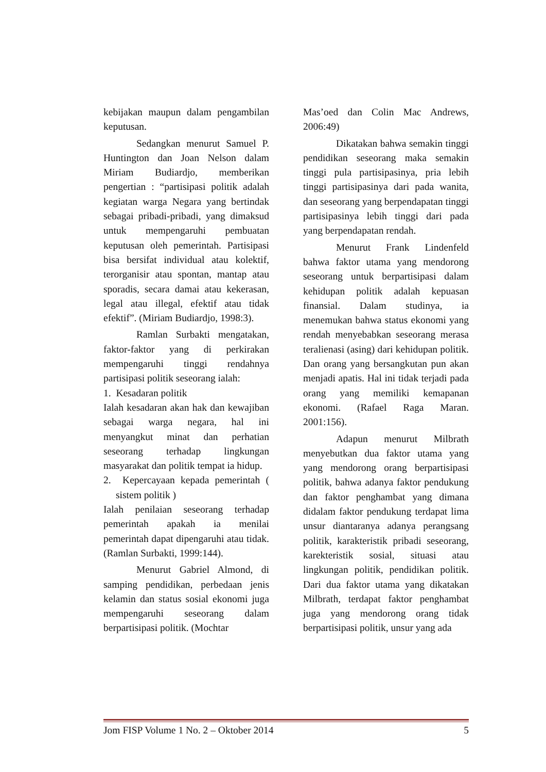kebijakan maupun dalam pengambilan keputusan.
Sedangkan menurut Samuel P. Huntington dan Joan Nelson dalam Miriam Budiardjo, memberikan pengertian : “partisipasi politik adalah kegiatan warga Negara yang bertindak sebagai pribadi-pribadi, yang dimaksud untuk mempengaruhi pembuatan keputusan oleh pemerintah. Partisipasi bisa bersifat individual atau kolektif, terorganisir atau spontan, mantap atau sporadis, secara damai atau kekerasan, legal atau illegal, efektif atau tidak efektif”. (Miriam Budiardjo, 1998:3).
Ramlan Surbakti mengatakan, faktor-faktor yang di perkirakan mempengaruhi tinggi rendahnya partisipasi politik seseorang ialah:
1. Kesadaran politik
Ialah kesadaran akan hak dan kewajiban sebagai warga negara, hal ini menyangkut minat dan perhatian seseorang terhadap lingkungan masyarakat dan politik tempat ia hidup.
2. Kepercayaan kepada pemerintah ( sistem politik )
Ialah penilaian seseorang terhadap pemerintah apakah ia menilai pemerintah dapat dipengaruhi atau tidak. (Ramlan Surbakti, 1999:144).
Menurut Gabriel Almond, di samping pendidikan, perbedaan jenis kelamin dan status sosial ekonomi juga mempengaruhi seseorang dalam berpartisipasi politik. (Mochtar
Mas’oed dan Colin Mac Andrews, 2006:49)
Dikatakan bahwa semakin tinggi pendidikan seseorang maka semakin tinggi pula partisipasinya, pria lebih tinggi partisipasinya dari pada wanita, dan seseorang yang berpendapatan tinggi partisipasinya lebih tinggi dari pada yang berpendapatan rendah.
Menurut Frank Lindenfeld bahwa faktor utama yang mendorong seseorang untuk berpartisipasi dalam kehidupan politik adalah kepuasan finansial. Dalam studinya, ia menemukan bahwa status ekonomi yang rendah menyebabkan seseorang merasa teralienasi (asing) dari kehidupan politik. Dan orang yang bersangkutan pun akan menjadi apatis. Hal ini tidak terjadi pada orang yang memiliki kemapanan ekonomi. (Rafael Raga Maran. 2001:156).
Adapun menurut Milbrath menyebutkan dua faktor utama yang yang mendorong orang berpartisipasi politik, bahwa adanya faktor pendukung dan faktor penghambat yang dimana didalam faktor pendukung terdapat lima unsur diantaranya adanya perangsang politik, karakteristik pribadi seseorang, karekteristik sosial, situasi atau lingkungan politik, pendidikan politik. Dari dua faktor utama yang dikatakan Milbrath, terdapat faktor penghambat juga yang mendorong orang tidak berpartisipasi politik, unsur yang ada
Jom FISP Volume 1 No. 2 – Oktober 2014 5